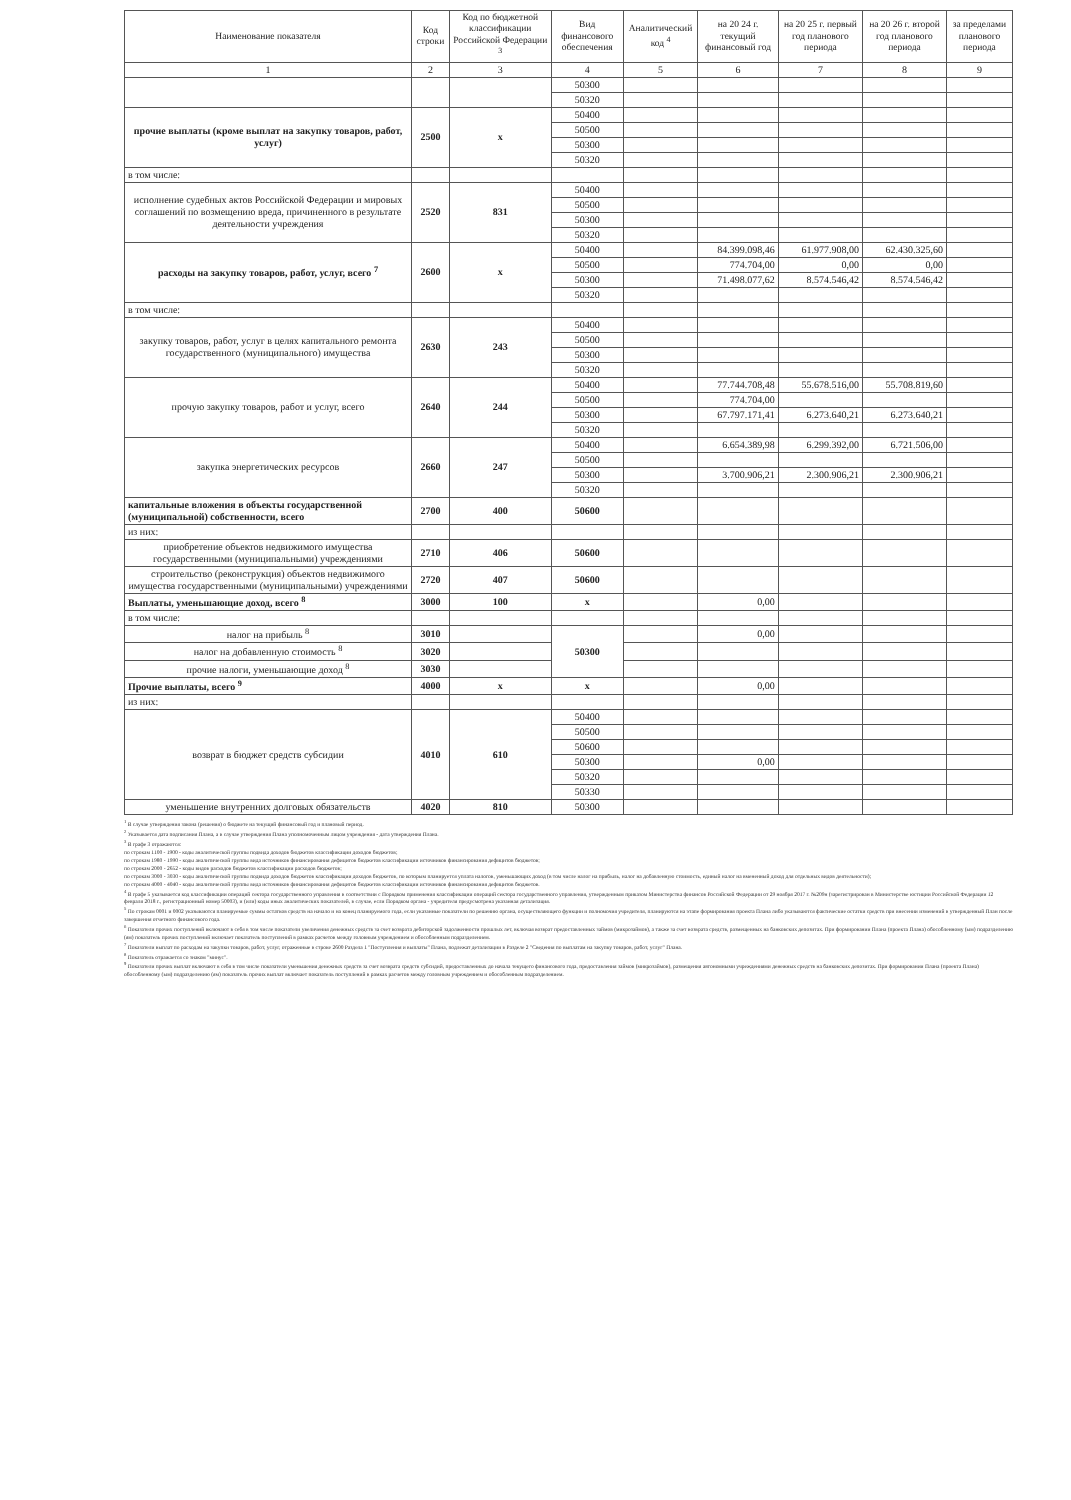| Наименование показателя | Код строки | Код по бюджетной классификации Российской Федерации <sup>3</sup> | Вид финансового обеспечения | Аналитический код <sup>4</sup> | на 20 24 г. текущий финансовый год | на 20 25 г. первый год планового периода | на 20 26 г. второй год планового периода | за пределами планового периода |
| --- | --- | --- | --- | --- | --- | --- | --- | --- |
| 1 | 2 | 3 | 4 | 5 | 6 | 7 | 8 | 9 |
| | | | 50300 | | | | | |
| | | | 50320 | | | | | |
| прочие выплаты (кроме выплат на закупку товаров, работ, услуг) | 2500 | x | 50400 | | | | | |
| | | | 50500 | | | | | |
| | | | 50300 | | | | | |
| | | | 50320 | | | | | |
| в том числе: | | | | | | | | |
| исполнение судебных актов Российской Федерации и мировых соглашений по возмещению вреда, причиненного в результате деятельности учреждения | 2520 | 831 | 50400 | | | | | |
| | | | 50500 | | | | | |
| | | | 50300 | | | | | |
| | | | 50320 | | | | | |
| расходы на закупку товаров, работ, услуг, всего <sup>7</sup> | 2600 | x | 50400 | | 84.399.098,46 | 61.977.908,00 | 62.430.325,60 | |
| | | | 50500 | | 774.704,00 | 0,00 | 0,00 | |
| | | | 50300 | | 71.498.077,62 | 8.574.546,42 | 8.574.546,42 | |
| | | | 50320 | | | | | |
| в том числе: | | | | | | | | |
| закупку товаров, работ, услуг в целях капитального ремонта государственного (муниципального) имущества | 2630 | 243 | 50400 | | | | | |
| | | | 50500 | | | | | |
| | | | 50300 | | | | | |
| | | | 50320 | | | | | |
| прочую закупку товаров, работ и услуг, всего | 2640 | 244 | 50400 | | 77.744.708,48 | 55.678.516,00 | 55.708.819,60 | |
| | | | 50500 | | 774.704,00 | | | |
| | | | 50300 | | 67.797.171,41 | 6.273.640,21 | 6.273.640,21 | |
| | | | 50320 | | | | | |
| закупка энергетических ресурсов | 2660 | 247 | 50400 | | 6.654.389,98 | 6.299.392,00 | 6.721.506,00 | |
| | | | 50500 | | | | | |
| | | | 50300 | | 3.700.906,21 | 2.300.906,21 | 2.300.906,21 | |
| | | | 50320 | | | | | |
| капитальные вложения в объекты государственной (муниципальной) собственности, всего | 2700 | 400 | 50600 | | | | | |
| из них: | | | | | | | | |
| приобретение объектов недвижимого имущества государственными (муниципальными) учреждениями | 2710 | 406 | 50600 | | | | | |
| строительство (реконструкция) объектов недвижимого имущества государственными (муниципальными) учреждениями | 2720 | 407 | 50600 | | | | | |
| Выплаты, уменьшающие доход, всего <sup>8</sup> | 3000 | 100 | x | | 0,00 | | | |
| в том числе: | | | | | | | | |
| налог на прибыль <sup>8</sup> | 3010 | | 50300 | | 0,00 | | | |
| налог на добавленную стоимость <sup>8</sup> | 3020 | | | | | | | |
| прочие налоги, уменьшающие доход <sup>8</sup> | 3030 | | | | | | | |
| Прочие выплаты, всего <sup>9</sup> | 4000 | x | x | | 0,00 | | | |
| из них: | | | | | | | | |
| возврат в бюджет средств субсидии | 4010 | 610 | 50400 | | | | | |
| | | | 50500 | | | | | |
| | | | 50600 | | | | | |
| | | | 50300 | | 0,00 | | | |
| | | | 50320 | | | | | |
| | | | 50330 | | | | | |
| уменьшение внутренних долговых обязательств | 4020 | 810 | 50300 | | | | | |
<sup>1</sup> В случае утверждения закона (решения) о бюджете на текущий финансовый год и плановый период.
<sup>2</sup> Указывается дата подписания Плана, а в случае утверждения Плана уполномоченным лицом учреждения - дата утверждения Плана.
<sup>3</sup> В графе 3 отражаются:
по строкам 1100 - 1900 - коды аналитической группы подвида доходов бюджетов классификации доходов бюджетов;
по строкам 1980 - 1990 - коды аналитической группы вида источников финансирования дефицитов бюджетов классификации источников финансирования дефицитов бюджетов;
по строкам 2000 - 2652 - коды видов расходов бюджетов классификации расходов бюджетов;
по строкам 3000 - 3030 - коды аналитической группы подвида доходов бюджетов классификации доходов бюджетов, по которым планируется уплата налогов, уменьшающих доход (в том числе налог на прибыль, налог на добавленную стоимость, единый налог на вмененный доход для отдельных видов деятельности);
по строкам 4000 - 4040 - коды аналитической группы вида источников финансирования дефицитов бюджетов классификации источников финансирования дефицитов бюджетов.
<sup>4</sup> В графе 5 указывается код классификации операций сектора государственного управления в соответствии с Порядком применения классификации операций сектора государственного управления, утвержденным приказом Министерства финансов Российской Федерации от 29 ноября 2017 г. №209н (зарегистрирован в Министерстве юстиции Российской Федерации 12 февраля 2018 г., регистрационный номер 50003), и (или) коды иных аналитических показателей, в случае, если Порядком органа - учредителя предусмотрена указанная детализация.
<sup>5</sup> По строкам 0001 и 0002 указываются планируемые суммы остатков средств на начало и на конец планируемого года, если указанные показатели по решению органа, осуществляющего функции и полномочия учредителя, планируются на этапе формирования проекта Плана либо указываются фактические остатки средств при внесении изменений в утвержденный План после завершения отчетного финансового года.
<sup>6</sup> Показатели прочих поступлений включают в себя в том числе показатели увеличения денежных средств за счет возврата дебиторской задолженности прошлых лет, включая возврат предоставленных займов (микрозаймов), а также за счет возврата средств, размещенных на банковских депозитах. При формировании Плана (проекта Плана) обособленному (ым) подразделению (ям) показатель прочих поступлений включает показатель поступлений в рамках расчетов между головным учреждением и обособленным подразделением.
<sup>7</sup> Показатели выплат по расходам на закупки товаров, работ, услуг, отраженные в строке 2600 Раздела 1 "Поступления и выплаты" Плана, подлежат детализации в Разделе 2 "Сведения по выплатам на закупку товаров, работ, услуг" Плана.
<sup>8</sup> Показатель отражается со знаком "минус".
<sup>9</sup> Показатели прочих выплат включают в себя в том числе показатели уменьшения денежных средств за счет возврата средств субсидий, предоставленных до начала текущего финансового года, предоставления займов (микрозаймов), размещения автономными учреждениями денежных средств на банковских депозитах. При формировании Плана (проекта Плана) обособленному (ым) подразделению (ям) показатель прочих выплат включает показатель поступлений в рамках расчетов между головным учреждением и обособленным подразделением.